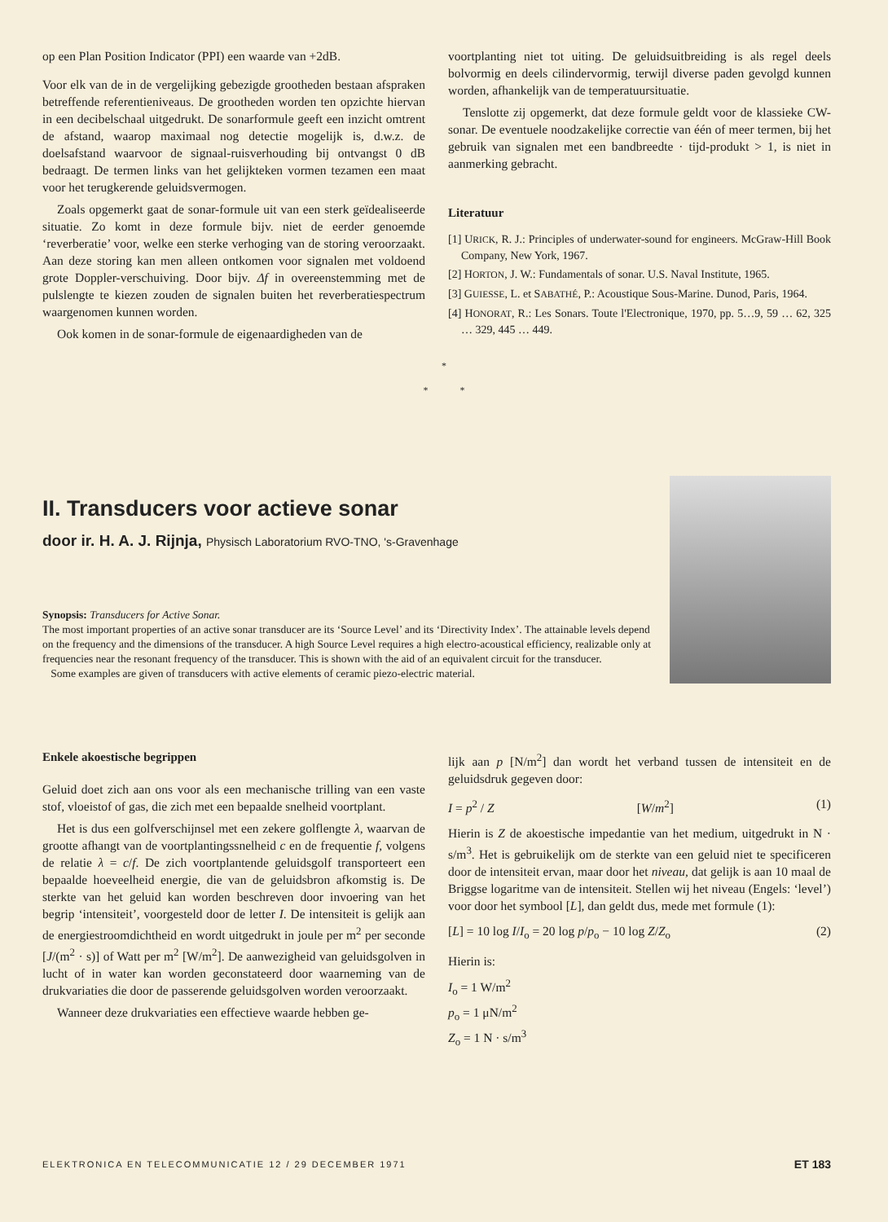op een Plan Position Indicator (PPI) een waarde van +2dB.
Voor elk van de in de vergelijking gebezigde grootheden bestaan afspraken betreffende referentieniveaus. De grootheden worden ten opzichte hiervan in een decibelschaal uitgedrukt. De sonarformule geeft een inzicht omtrent de afstand, waarop maximaal nog detectie mogelijk is, d.w.z. de doelsafstand waarvoor de signaal-ruisverhouding bij ontvangst 0 dB bedraagt. De termen links van het gelijkteken vormen tezamen een maat voor het terugkerende geluidsvermogen.
Zoals opgemerkt gaat de sonar-formule uit van een sterk geïdealiseerde situatie. Zo komt in deze formule bijv. niet de eerder genoemde ‘reverberatie’ voor, welke een sterke verhoging van de storing veroorzaakt. Aan deze storing kan men alleen ontkomen voor signalen met voldoend grote Doppler-verschuiving. Door bijv. Δf in overeenstemming met de pulslengte te kiezen zouden de signalen buiten het reverberatiespectrum waargenomen kunnen worden.
Ook komen in de sonar-formule de eigenaardigheden van de
voortplanting niet tot uiting. De geluidsuitbreiding is als regel deels bolvormig en deels cilindervormig, terwijl diverse paden gevolgd kunnen worden, afhankelijk van de temperatuursituatie.
Tenslotte zij opgemerkt, dat deze formule geldt voor de klassieke CW-sonar. De eventuele noodzakelijke correctie van één of meer termen, bij het gebruik van signalen met een bandbreedte · tijd-produkt > 1, is niet in aanmerking gebracht.
Literatuur
[1] URICK, R. J.: Principles of underwater-sound for engineers. McGraw-Hill Book Company, New York, 1967.
[2] HORTON, J. W.: Fundamentals of sonar. U.S. Naval Institute, 1965.
[3] GUIESSE, L. et SABATHÉ, P.: Acoustique Sous-Marine. Dunod, Paris, 1964.
[4] HONORAT, R.: Les Sonars. Toute l'Electronique, 1970, pp. 5…9, 59 … 62, 325 … 329, 445 … 449.
*
* *
II. Transducers voor actieve sonar
door ir. H. A. J. Rijnja, Physisch Laboratorium RVO-TNO, 's-Gravenhage
Synopsis: Transducers for Active Sonar.
The most important properties of an active sonar transducer are its ‘Source Level’ and its ‘Directivity Index’. The attainable levels depend on the frequency and the dimensions of the transducer. A high Source Level requires a high electro-acoustical efficiency, realizable only at frequencies near the resonant frequency of the transducer. This is shown with the aid of an equivalent circuit for the transducer.
Some examples are given of transducers with active elements of ceramic piezo-electric material.
Enkele akoestische begrippen
Geluid doet zich aan ons voor als een mechanische trilling van een vaste stof, vloeistof of gas, die zich met een bepaalde snelheid voortplant.
Het is dus een golfverschijnsel met een zekere golflengte λ, waarvan de grootte afhangt van de voortplantingssnelheid c en de frequentie f, volgens de relatie λ = c/f. De zich voortplantende geluidsgolf transporteert een bepaalde hoeveelheid energie, die van de geluidsbron afkomstig is. De sterkte van het geluid kan worden beschreven door invoering van het begrip ‘intensiteit’, voorgesteld door de letter I. De intensiteit is gelijk aan de energiestroomdichtheid en wordt uitgedrukt in joule per m<sup>2</sup> per seconde [J/(m<sup>2</sup> · s)] of Watt per m<sup>2</sup> [W/m<sup>2</sup>]. De aanwezigheid van geluidsgolven in lucht of in water kan worden geconstateerd door waarneming van de drukvariaties die door de passerende geluidsgolven worden veroorzaakt.
Wanneer deze drukvariaties een effectieve waarde hebben ge-
lijk aan p [N/m<sup>2</sup>] dan wordt het verband tussen de intensiteit en de geluidsdruk gegeven door:
I = p<sup>2</sup> / Z [W/m<sup>2</sup>] (1)
Hierin is Z de akoestische impedantie van het medium, uitgedrukt in N · s/m<sup>3</sup>. Het is gebruikelijk om de sterkte van een geluid niet te specificeren door de intensiteit ervan, maar door het niveau, dat gelijk is aan 10 maal de Briggse logaritme van de intensiteit. Stellen wij het niveau (Engels: ‘level’) voor door het symbool [L], dan geldt dus, mede met formule (1):
[L] = 10 log I/I<sub>o</sub> = 20 log p/p<sub>o</sub> − 10 log Z/Z<sub>o</sub> (2)
Hierin is:
I<sub>o</sub> = 1 W/m<sup>2</sup>
p<sub>o</sub> = 1 μN/m<sup>2</sup>
Z<sub>o</sub> = 1 N · s/m<sup>3</sup>
ELEKTRONICA EN TELECOMMUNICATIE 12 / 29 DECEMBER 1971 ET 183